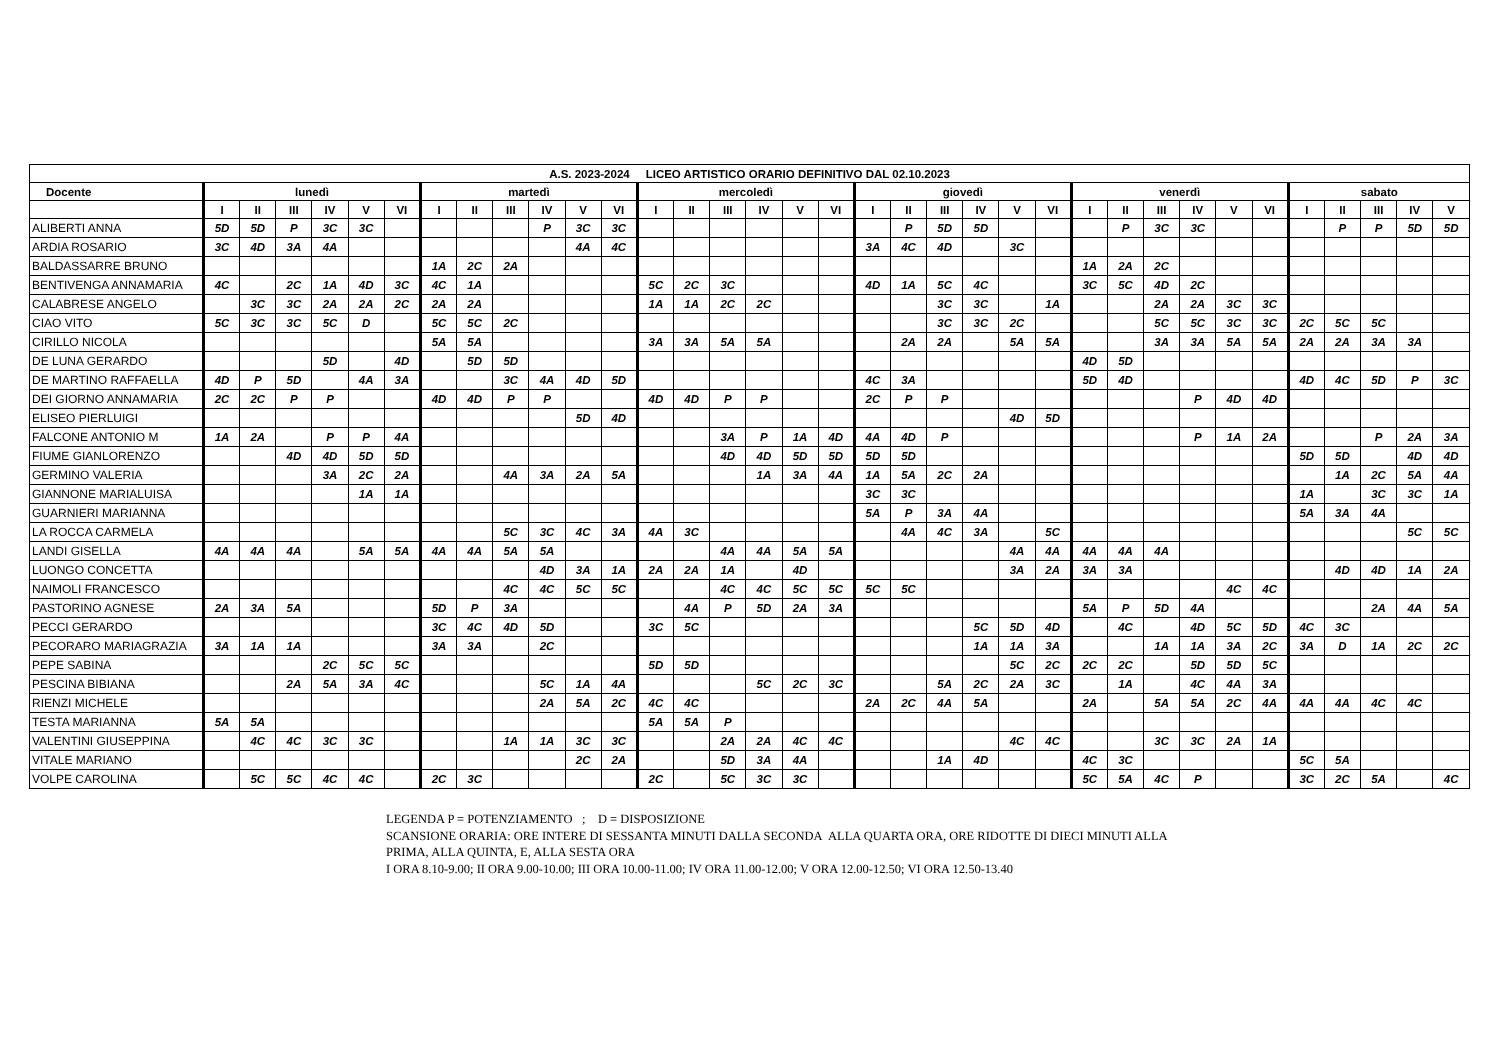| A.S. 2023-2024 LICEO ARTISTICO ORARIO DEFINITIVO DAL 02.10.2023 | | | | | | | | | | | | | | | | | | | | | | | | | | | | | | | | | | | |
| --- | --- | --- | --- | --- | --- | --- | --- | --- | --- | --- | --- | --- | --- | --- | --- | --- | --- | --- | --- | --- | --- | --- | --- | --- | --- | --- | --- | --- | --- | --- | --- | --- | --- | --- | --- |
| Docente | lunedì | | | | | | martedì | | | | | | mercoledì | | | | | | giovedì | | | | | | venerdì | | | | | | sabato | | | | |
| | I | II | III | IV | V | VI | I | II | III | IV | V | VI | I | II | III | IV | V | VI | I | II | III | IV | V | VI | I | II | III | IV | V | VI | I | II | III | IV | V |
| ALIBERTI ANNA | 5D | 5D | P | 3C | 3C | | | | | P | 3C | 3C | | | | | | | | P | 5D | 5D | | | | P | 3C | 3C | | | | P | P | 5D | 5D |
| ARDIA ROSARIO | 3C | 4D | 3A | 4A | | | | | | | 4A | 4C | | | | | | | 3A | 4C | 4D | | 3C | | | | | | | | | | | | |
| BALDASSARRE BRUNO | | | | | | | 1A | 2C | 2A | | | | | | | | | | | | | | | | 1A | 2A | 2C | | | | | | | | |
| BENTIVENGA ANNAMARIA | 4C | | 2C | 1A | 4D | 3C | 4C | 1A | | | | | 5C | 2C | 3C | | | | 4D | 1A | 5C | 4C | | | 3C | 5C | 4D | 2C | | | | | | | |
| CALABRESE ANGELO | | 3C | 3C | 2A | 2A | 2C | 2A | 2A | | | | | 1A | 1A | 2C | 2C | | | | | 3C | 3C | | 1A | | | 2A | 2A | 3C | 3C | | | | | |
| CIAO VITO | 5C | 3C | 3C | 5C | D | | 5C | 5C | 2C | | | | | | | | | | | | 3C | 3C | 2C | | | | 5C | 5C | 3C | 3C | 2C | 5C | 5C | | |
| CIRILLO NICOLA | | | | | | | 5A | 5A | | | | | 3A | 3A | 5A | 5A | | | | 2A | 2A | | 5A | 5A | | | 3A | 3A | 5A | 5A | 2A | 2A | 3A | 3A | |
| DE LUNA GERARDO | | | | 5D | | 4D | | 5D | 5D | | | | | | | | | | | | | | | | 4D | 5D | | | | | | | | | |
| DE MARTINO RAFFAELLA | 4D | P | 5D | | 4A | 3A | | | 3C | 4A | 4D | 5D | | | | | | | 4C | 3A | | | | | 5D | 4D | | | | | 4D | 4C | 5D | P | 3C |
| DEI GIORNO ANNAMARIA | 2C | 2C | P | P | | | 4D | 4D | P | P | | | 4D | 4D | P | P | | | 2C | P | P | | | | | | | P | 4D | 4D | | | | | |
| ELISEO PIERLUIGI | | | | | | | | | | | 5D | 4D | | | | | | | | | | | 4D | 5D | | | | | | | | | | | |
| FALCONE ANTONIO M | 1A | 2A | | P | P | 4A | | | | | | | | | 3A | P | 1A | 4D | 4A | 4D | P | | | | | | | P | 1A | 2A | | | P | 2A | 3A |
| FIUME GIANLORENZO | | | 4D | 4D | 5D | 5D | | | | | | | | | 4D | 4D | 5D | 5D | 5D | 5D | | | | | | | | | | | 5D | 5D | | 4D | 4D |
| GERMINO VALERIA | | | | 3A | 2C | 2A | | | 4A | 3A | 2A | 5A | | | | 1A | 3A | 4A | 1A | 5A | 2C | 2A | | | | | | | | | | 1A | 2C | 5A | 4A |
| GIANNONE MARIALUISA | | | | | 1A | 1A | | | | | | | | | | | | | 3C | 3C | | | | | | | | | | | 1A | | 3C | 3C | 1A |
| GUARNIERI MARIANNA | | | | | | | | | | | | | | | | | | | 5A | P | 3A | 4A | | | | | | | | | 5A | 3A | 4A | | |
| LA ROCCA CARMELA | | | | | | | | | 5C | 3C | 4C | 3A | 4A | 3C | | | | | | 4A | 4C | 3A | | 5C | | | | | | | | | | 5C | 5C |
| LANDI GISELLA | 4A | 4A | 4A | | 5A | 5A | 4A | 4A | 5A | 5A | | | | | 4A | 4A | 5A | 5A | | | | | 4A | 4A | 4A | 4A | 4A | | | | | | | | |
| LUONGO CONCETTA | | | | | | | | | | 4D | 3A | 1A | 2A | 2A | 1A | | 4D | | | | | | 3A | 2A | 3A | 3A | | | | | | 4D | 4D | 1A | 2A |
| NAIMOLI FRANCESCO | | | | | | | | | 4C | 4C | 5C | 5C | | | 4C | 4C | 5C | 5C | 5C | 5C | | | | | | | | | 4C | 4C | | | | | |
| PASTORINO AGNESE | 2A | 3A | 5A | | | | 5D | P | 3A | | | | | 4A | P | 5D | 2A | 3A | | | | | | | 5A | P | 5D | 4A | | | | | 2A | 4A | 5A |
| PECCI GERARDO | | | | | | | 3C | 4C | 4D | 5D | | | 3C | 5C | | | | | | | | 5C | 5D | 4D | | 4C | | 4D | 5C | 5D | 4C | 3C | | | |
| PECORARO MARIAGRAZIA | 3A | 1A | 1A | | | | 3A | 3A | | 2C | | | | | | | | | | | | 1A | 1A | 3A | | | 1A | 1A | 3A | 2C | 3A | D | 1A | 2C | 2C |
| PEPE SABINA | | | | 2C | 5C | 5C | | | | | | | 5D | 5D | | | | | | | | | 5C | 2C | 2C | 2C | | 5D | 5D | 5C | | | | | |
| PESCINA BIBIANA | | | 2A | 5A | 3A | 4C | | | | 5C | 1A | 4A | | | | 5C | 2C | 3C | | | 5A | 2C | 2A | 3C | | 1A | | 4C | 4A | 3A | | | | | |
| RIENZI MICHELE | | | | | | | | | | 2A | 5A | 2C | 4C | 4C | | | | | 2A | 2C | 4A | 5A | | | 2A | | 5A | 5A | 2C | 4A | 4A | 4A | 4C | 4C | |
| TESTA MARIANNA | 5A | 5A | | | | | | | | | | | 5A | 5A | P | | | | | | | | | | | | | | | | | | | | |
| VALENTINI GIUSEPPINA | | 4C | 4C | 3C | 3C | | | | 1A | 1A | 3C | 3C | | | 2A | 2A | 4C | 4C | | | | | 4C | 4C | | | 3C | 3C | 2A | 1A | | | | | |
| VITALE MARIANO | | | | | | | | | | | 2C | 2A | | | 5D | 3A | 4A | | | | 1A | 4D | | | 4C | 3C | | | | | 5C | 5A | | | |
| VOLPE CAROLINA | | 5C | 5C | 4C | 4C | | 2C | 3C | | | | | 2C | | 5C | 3C | 3C | | | | | | | | 5C | 5A | 4C | P | | | 3C | 2C | 5A | | 4C |
LEGENDA P = POTENZIAMENTO ; D = DISPOSIZIONE
SCANSIONE ORARIA: ORE INTERE DI SESSANTA MINUTI DALLA SECONDA ALLA QUARTA ORA, ORE RIDOTTE DI DIECI MINUTI ALLA
PRIMA, ALLA QUINTA, E, ALLA SESTA ORA
I ORA 8.10-9.00; II ORA 9.00-10.00; III ORA 10.00-11.00; IV ORA 11.00-12.00; V ORA 12.00-12.50; VI ORA 12.50-13.40